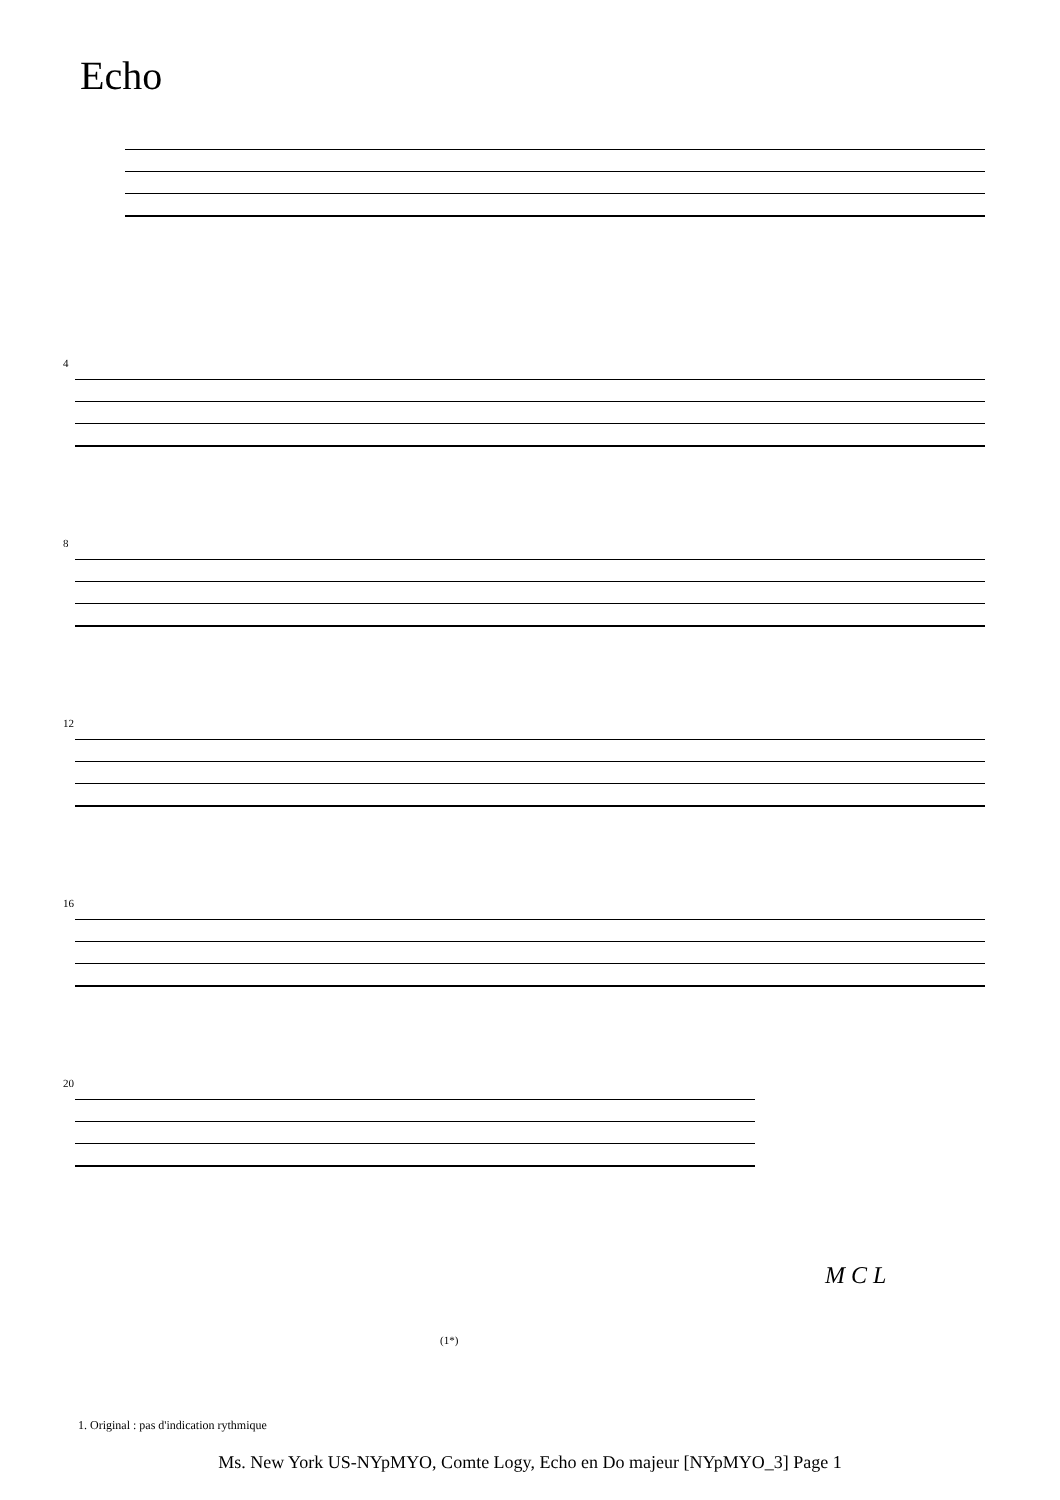Echo
4
8
12
16
20
(1*)
M C L
1. Original : pas d'indication rythmique
Ms. New York US-NYpMYO, Comte Logy, Echo en Do majeur [NYpMYO_3] Page 1